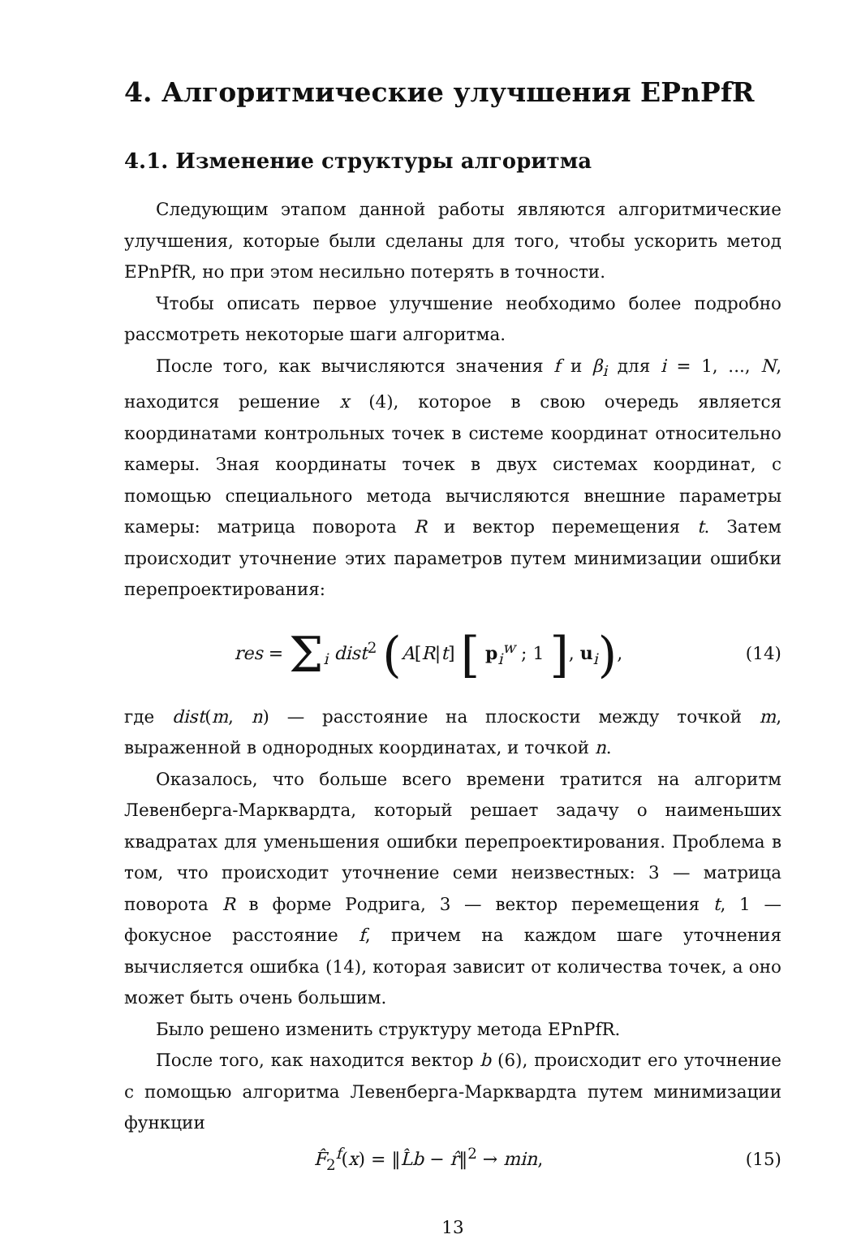4. Алгоритмические улучшения EPnPfR
4.1. Изменение структуры алгоритма
Следующим этапом данной работы являются алгоритмические улучшения, которые были сделаны для того, чтобы ускорить метод EPnPfR, но при этом несильно потерять в точности.
Чтобы описать первое улучшение необходимо более подробно рассмотреть некоторые шаги алгоритма.
После того, как вычисляются значения f и β<sub>i</sub> для i = 1, ..., N, находится решение x (4), которое в свою очередь является координатами контрольных точек в системе координат относительно камеры. Зная координаты точек в двух системах координат, с помощью специального метода вычисляются внешние параметры камеры: матрица поворота R и вектор перемещения t. Затем происходит уточнение этих параметров путем минимизации ошибки перепроектирования:
res = Σ<sub>i</sub> dist<sup>2</sup> (A[R|t] [ p<sub>i</sub><sup>w</sup> ; 1 ], u<sub>i</sub>),
(14)
где dist(m, n) — расстояние на плоскости между точкой m, выраженной в однородных координатах, и точкой n.
Оказалось, что больше всего времени тратится на алгоритм Левенберга-Марквардта, который решает задачу о наименьших квадратах для уменьшения ошибки перепроектирования. Проблема в том, что происходит уточнение семи неизвестных: 3 — матрица поворота R в форме Родрига, 3 — вектор перемещения t, 1 — фокусное расстояние f, причем на каждом шаге уточнения вычисляется ошибка (14), которая зависит от количества точек, а оно может быть очень большим.
Было решено изменить структуру метода EPnPfR.
После того, как находится вектор b (6), происходит его уточнение с помощью алгоритма Левенберга-Марквардта путем минимизации функции
F̂<sub>2</sub><sup>f</sup>(x) = ‖L̂b − r̂‖<sup>2</sup> → min, (15)
13